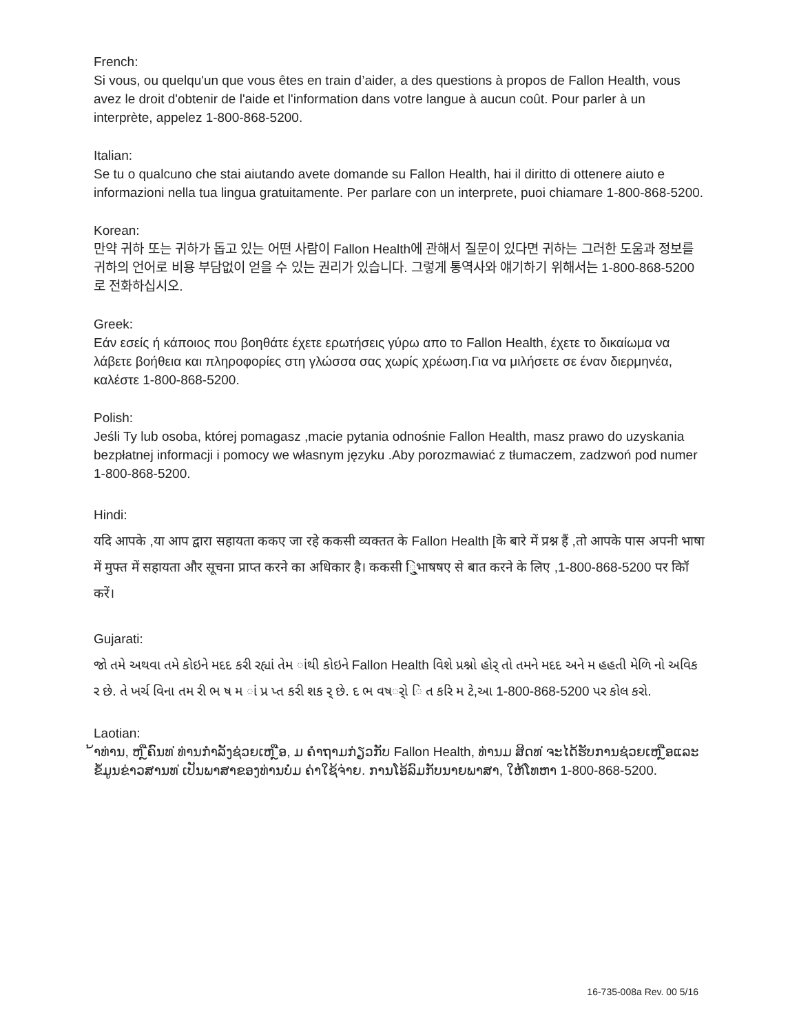French:
Si vous, ou quelqu'un que vous êtes en train d’aider, a des questions à propos de Fallon Health, vous avez le droit d'obtenir de l'aide et l'information dans votre langue à aucun coût. Pour parler à un interprète, appelez 1-800-868-5200.
Italian:
Se tu o qualcuno che stai aiutando avete domande su Fallon Health, hai il diritto di ottenere aiuto e informazioni nella tua lingua gratuitamente. Per parlare con un interprete, puoi chiamare 1-800-868-5200.
Korean:
만약 귀하 또는 귀하가 돕고 있는 어떤 사람이 Fallon Health에 관해서 질문이 있다면 귀하는 그러한 도움과 정보를 귀하의 언어로 비용 부담없이 얻을 수 있는 권리가 있습니다. 그렇게 통역사와 얘기하기 위해서는 1-800-868-5200로 전화하십시오.
Greek:
Εάν εσείς ή κάποιος που βοηθάτε έχετε ερωτήσεις γύρω απο το Fallon Health, έχετε το δικαίωμα να λάβετε βοήθεια και πληροφορίες στη γλώσσα σας χωρίς χρέωση.Για να μιλήσετε σε έναν διερμηνέα, καλέστε 1-800-868-5200.
Polish:
Jeśli Ty lub osoba, której pomagasz ,macie pytania odnośnie Fallon Health, masz prawo do uzyskania bezpłatnej informacji i pomocy we własnym języku .Aby porozmawiać z tłumaczem, zadzwoń pod numer 1-800-868-5200.
Hindi:
यदि आपके ,या आप द्वारा सहायता ककए जा रहे ककसी व्यक्तत के Fallon Health [के बारे में प्रश्न हैं ,तो आपके पास अपनी भाषा में मुफ्त में सहायता और सूचना प्राप्त करने का अधिकार है। ककसी ि्ुभाषषए से बात करने के लिए ,1-800-868-5200 पर कॉि करें।
Gujarati:
જો તમે અથવા તમે કોઇને મદદ કરી રહ્યાં તેમ ાંથી કોઇને Fallon Health વિશે પ્રશ્નો હોર્ તો તમને મદદ અને મ હહતી મેળિ નો અવિક ર છે. તે ખર્ચ વિના તમ રી ભ ષ મ ાં પ્ર પ્ત કરી શક ર્ છે. દ ભ વષર્ો િ ત કરિ મ ટે,આ 1-800-868-5200 પર કોલ કરો.
Laotian:
້າທ່ານ, ຫ ຼືຄົນທ ່ທ່ານກໍາລັງຊ່ວຍເຫ ຼືອ, ມ ຄໍາຖາມກ່ຽວກັບ Fallon Health, ທ່ານມ ສິດທ ່ຈະໄດ້ຮັບການຊ່ວຍເຫ ຼືອແລະຂໍ້ມູນຂ່າວສານທ ່ເປັນພາສາຂອງທ່ານບໍ່ມ ຄ່າໃຊ້ຈ່າຍ. ການໂອ້ລົມກັບນາຍພາສາ, ໃຫ້ໂທຫາ 1-800-868-5200.
16-735-008a Rev. 00 5/16